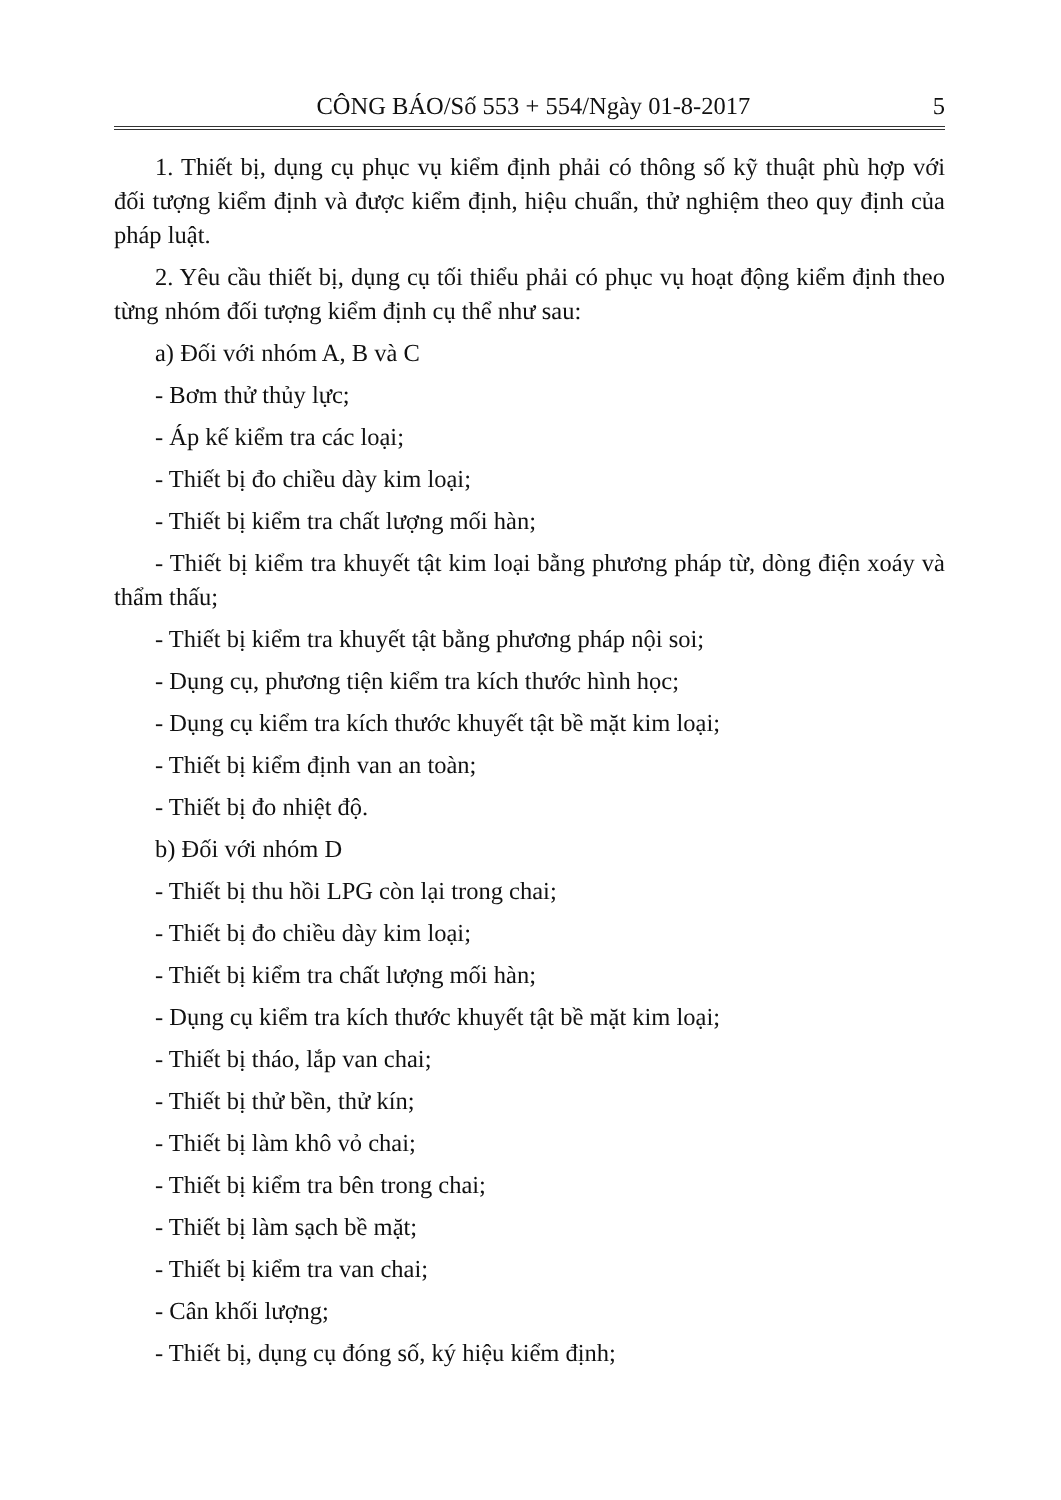CÔNG BÁO/Số 553 + 554/Ngày 01-8-2017 5
1. Thiết bị, dụng cụ phục vụ kiểm định phải có thông số kỹ thuật phù hợp với đối tượng kiểm định và được kiểm định, hiệu chuẩn, thử nghiệm theo quy định của pháp luật.
2. Yêu cầu thiết bị, dụng cụ tối thiểu phải có phục vụ hoạt động kiểm định theo từng nhóm đối tượng kiểm định cụ thể như sau:
a) Đối với nhóm A, B và C
- Bơm thử thủy lực;
- Áp kế kiểm tra các loại;
- Thiết bị đo chiều dày kim loại;
- Thiết bị kiểm tra chất lượng mối hàn;
- Thiết bị kiểm tra khuyết tật kim loại bằng phương pháp từ, dòng điện xoáy và thẩm thấu;
- Thiết bị kiểm tra khuyết tật bằng phương pháp nội soi;
- Dụng cụ, phương tiện kiểm tra kích thước hình học;
- Dụng cụ kiểm tra kích thước khuyết tật bề mặt kim loại;
- Thiết bị kiểm định van an toàn;
- Thiết bị đo nhiệt độ.
b) Đối với nhóm D
- Thiết bị thu hồi LPG còn lại trong chai;
- Thiết bị đo chiều dày kim loại;
- Thiết bị kiểm tra chất lượng mối hàn;
- Dụng cụ kiểm tra kích thước khuyết tật bề mặt kim loại;
- Thiết bị tháo, lắp van chai;
- Thiết bị thử bền, thử kín;
- Thiết bị làm khô vỏ chai;
- Thiết bị kiểm tra bên trong chai;
- Thiết bị làm sạch bề mặt;
- Thiết bị kiểm tra van chai;
- Cân khối lượng;
- Thiết bị, dụng cụ đóng số, ký hiệu kiểm định;